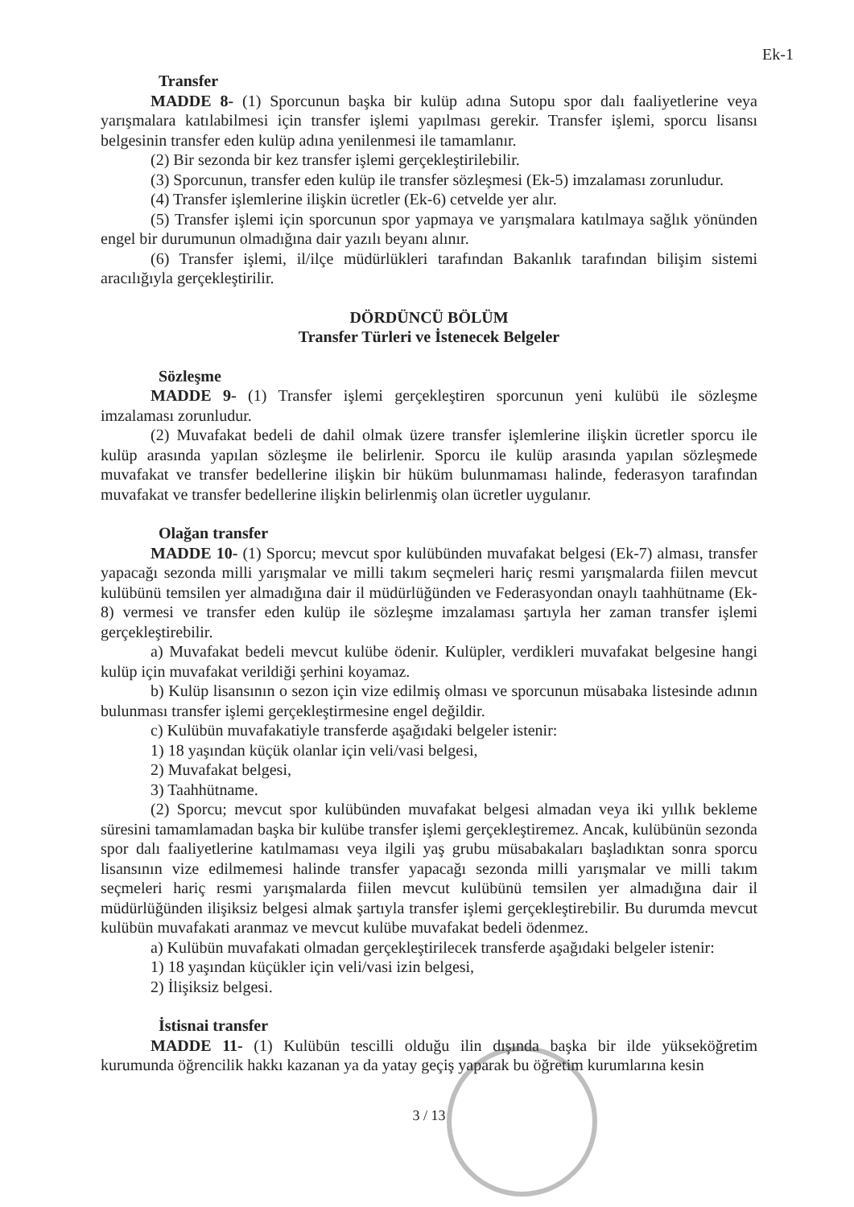Ek-1
Transfer
MADDE 8- (1) Sporcunun başka bir kulüp adına Sutopu spor dalı faaliyetlerine veya yarışmalara katılabilmesi için transfer işlemi yapılması gerekir. Transfer işlemi, sporcu lisansı belgesinin transfer eden kulüp adına yenilenmesi ile tamamlanır.
(2) Bir sezonda bir kez transfer işlemi gerçekleştirilebilir.
(3) Sporcunun, transfer eden kulüp ile transfer sözleşmesi (Ek-5) imzalaması zorunludur.
(4) Transfer işlemlerine ilişkin ücretler (Ek-6) cetvelde yer alır.
(5) Transfer işlemi için sporcunun spor yapmaya ve yarışmalara katılmaya sağlık yönünden engel bir durumunun olmadığına dair yazılı beyanı alınır.
(6) Transfer işlemi, il/ilçe müdürlükleri tarafından Bakanlık tarafından bilişim sistemi aracılığıyla gerçekleştirilir.
DÖRDÜNCÜ BÖLÜM
Transfer Türleri ve İstenecek Belgeler
Sözleşme
MADDE 9- (1) Transfer işlemi gerçekleştiren sporcunun yeni kulübü ile sözleşme imzalaması zorunludur.
(2) Muvafakat bedeli de dahil olmak üzere transfer işlemlerine ilişkin ücretler sporcu ile kulüp arasında yapılan sözleşme ile belirlenir. Sporcu ile kulüp arasında yapılan sözleşmede muvafakat ve transfer bedellerine ilişkin bir hüküm bulunmaması halinde, federasyon tarafından muvafakat ve transfer bedellerine ilişkin belirlenmiş olan ücretler uygulanır.
Olağan transfer
MADDE 10- (1) Sporcu; mevcut spor kulübünden muvafakat belgesi (Ek-7) alması, transfer yapacağı sezonda milli yarışmalar ve milli takım seçmeleri hariç resmi yarışmalarda fiilen mevcut kulübünü temsilen yer almadığına dair il müdürlüğünden ve Federasyondan onaylı taahhütname (Ek-8) vermesi ve transfer eden kulüp ile sözleşme imzalaması şartıyla her zaman transfer işlemi gerçekleştirebilir.
a) Muvafakat bedeli mevcut kulübe ödenir. Kulüpler, verdikleri muvafakat belgesine hangi kulüp için muvafakat verildiği şerhini koyamaz.
b) Kulüp lisansının o sezon için vize edilmiş olması ve sporcunun müsabaka listesinde adının bulunması transfer işlemi gerçekleştirmesine engel değildir.
c) Kulübün muvafakatiyle transferde aşağıdaki belgeler istenir:
1) 18 yaşından küçük olanlar için veli/vasi belgesi,
2) Muvafakat belgesi,
3) Taahhütname.
(2) Sporcu; mevcut spor kulübünden muvafakat belgesi almadan veya iki yıllık bekleme süresini tamamlamadan başka bir kulübe transfer işlemi gerçekleştiremez. Ancak, kulübünün sezonda spor dalı faaliyetlerine katılmaması veya ilgili yaş grubu müsabakaları başladıktan sonra sporcu lisansının vize edilmemesi halinde transfer yapacağı sezonda milli yarışmalar ve milli takım seçmeleri hariç resmi yarışmalarda fiilen mevcut kulübünü temsilen yer almadığına dair il müdürlüğünden ilişiksiz belgesi almak şartıyla transfer işlemi gerçekleştirebilir. Bu durumda mevcut kulübün muvafakati aranmaz ve mevcut kulübe muvafakat bedeli ödenmez.
a) Kulübün muvafakati olmadan gerçekleştirilecek transferde aşağıdaki belgeler istenir:
1) 18 yaşından küçükler için veli/vasi izin belgesi,
2) İlişiksiz belgesi.
İstisnai transfer
MADDE 11- (1) Kulübün tescilli olduğu ilin dışında başka bir ilde yükseköğretim kurumunda öğrencilik hakkı kazanan ya da yatay geçiş yaparak bu öğretim kurumlarına kesin
3 / 13